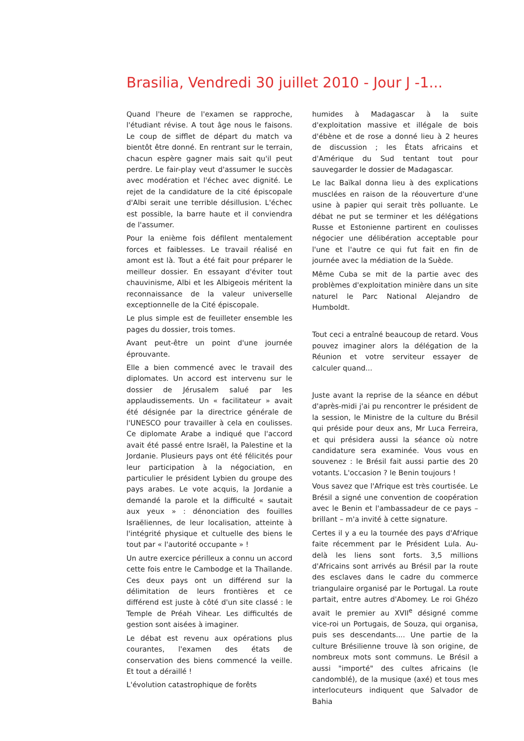Brasilia, Vendredi 30 juillet 2010 - Jour J -1...
Quand l'heure de l'examen se rapproche, l'étudiant révise. A tout âge nous le faisons. Le coup de sifflet de départ du match va bientôt être donné. En rentrant sur le terrain, chacun espère gagner mais sait qu'il peut perdre. Le fair-play veut d'assumer le succès avec modération et l'échec avec dignité. Le rejet de la candidature de la cité épiscopale d'Albi serait une terrible désillusion. L'échec est possible, la barre haute et il conviendra de l'assumer.
Pour la enième fois défilent mentalement forces et faiblesses. Le travail réalisé en amont est là. Tout a été fait pour préparer le meilleur dossier. En essayant d'éviter tout chauvinisme, Albi et les Albigeois méritent la reconnaissance de la valeur universelle exceptionnelle de la Cité épiscopale.
Le plus simple est de feuilleter ensemble les pages du dossier, trois tomes.
Avant peut-être un point d'une journée éprouvante.
Elle a bien commencé avec le travail des diplomates. Un accord est intervenu sur le dossier de Jérusalem salué par les applaudissements. Un « facilitateur » avait été désignée par la directrice générale de l'UNESCO pour travailler à cela en coulisses. Ce diplomate Arabe a indiqué que l'accord avait été passé entre Israël, la Palestine et la Jordanie. Plusieurs pays ont été félicités pour leur participation à la négociation, en particulier le président Lybien du groupe des pays arabes. Le vote acquis, la Jordanie a demandé la parole et la difficulté « sautait aux yeux » : dénonciation des fouilles Israëliennes, de leur localisation, atteinte à l'intégrité physique et cultuelle des biens le tout par « l'autorité occupante » !
Un autre exercice périlleux a connu un accord cette fois entre le Cambodge et la Thaïlande. Ces deux pays ont un différend sur la délimitation de leurs frontières et ce différend est juste à côté d'un site classé : le Temple de Préah Vihear. Les difficultés de gestion sont aisées à imaginer.
Le débat est revenu aux opérations plus courantes, l'examen des états de conservation des biens commencé la veille. Et tout a déraillé !
L'évolution catastrophique de forêts
humides à Madagascar à la suite d'exploitation massive et illégale de bois d'ébène et de rose a donné lieu à 2 heures de discussion ; les États africains et d'Amérique du Sud tentant tout pour sauvegarder le dossier de Madagascar.
Le lac Baïkal donna lieu à des explications musclées en raison de la réouverture d'une usine à papier qui serait très polluante. Le débat ne put se terminer et les délégations Russe et Estonienne partirent en coulisses négocier une délibération acceptable pour l'une et l'autre ce qui fut fait en fin de journée avec la médiation de la Suède.
Même Cuba se mit de la partie avec des problèmes d'exploitation minière dans un site naturel le Parc National Alejandro de Humboldt.
Tout ceci a entraîné beaucoup de retard. Vous pouvez imaginer alors la délégation de la Réunion et votre serviteur essayer de calculer quand...
Juste avant la reprise de la séance en début d'après-midi j'ai pu rencontrer le président de la session, le Ministre de la culture du Brésil qui préside pour deux ans, Mr Luca Ferreira, et qui présidera aussi la séance où notre candidature sera examinée. Vous vous en souvenez : le Brésil fait aussi partie des 20 votants. L'occasion ? le Benin toujours !
Vous savez que l'Afrique est très courtisée. Le Brésil a signé une convention de coopération avec le Benin et l'ambassadeur de ce pays – brillant – m'a invité à cette signature.
Certes il y a eu la tournée des pays d'Afrique faite récemment par le Président Lula. Au-delà les liens sont forts. 3,5 millions d'Africains sont arrivés au Brésil par la route des esclaves dans le cadre du commerce triangulaire organisé par le Portugal. La route partait, entre autres d'Abomey. Le roi Ghézo avait le premier au XVII<sup>e</sup> désigné comme vice-roi un Portugais, de Souza, qui organisa, puis ses descendants.... Une partie de la culture Brésilienne trouve là son origine, de nombreux mots sont communs. Le Brésil a aussi "importé" des cultes africains (le candomblé), de la musique (axé) et tous mes interlocuteurs indiquent que Salvador de Bahia